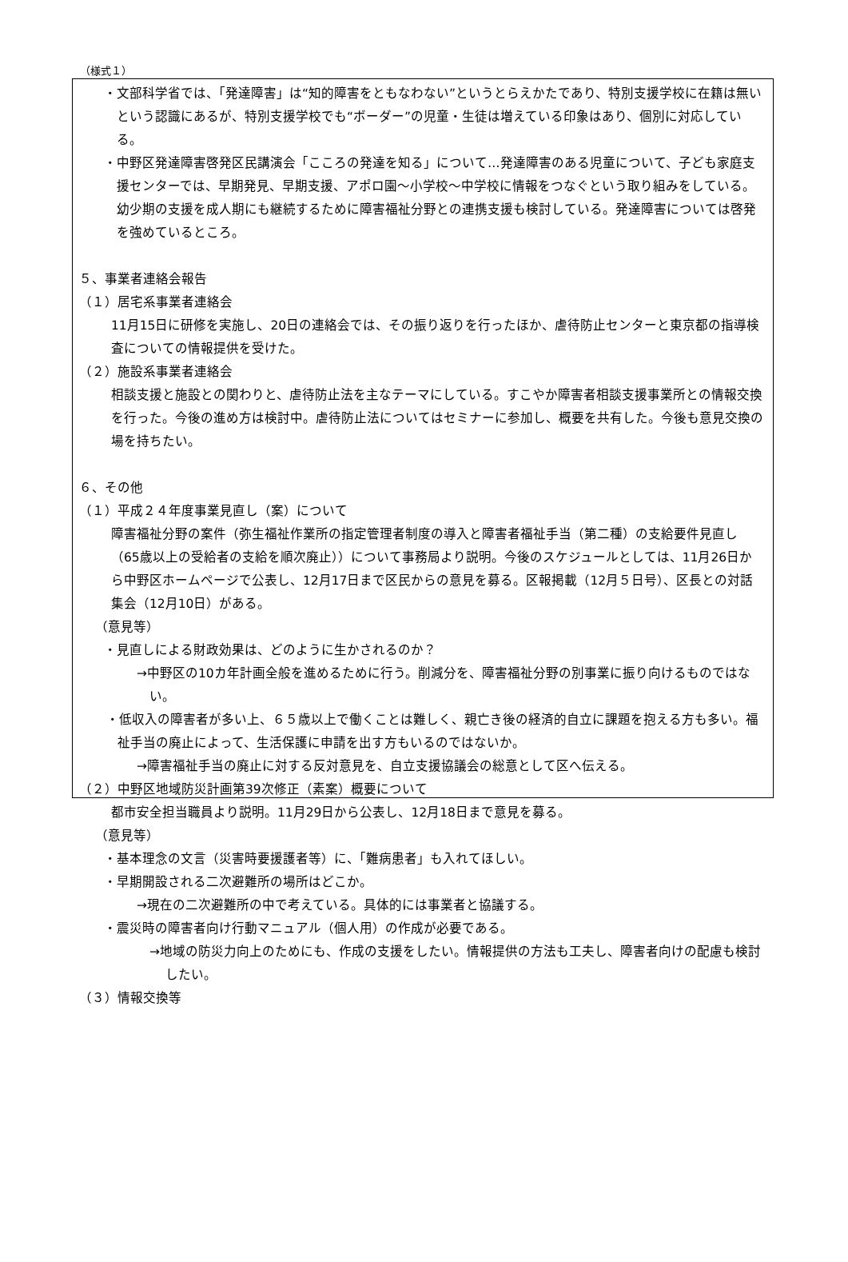（様式１）
・文部科学省では、「発達障害」は“知的障害をともなわない”というとらえかたであり、特別支援学校に在籍は無いという認識にあるが、特別支援学校でも“ボーダー”の児童・生徒は増えている印象はあり、個別に対応している。
・中野区発達障害啓発区民講演会「こころの発達を知る」について…発達障害のある児童について、子ども家庭支援センターでは、早期発見、早期支援、アポロ園～小学校～中学校に情報をつなぐという取り組みをしている。幼少期の支援を成人期にも継続するために障害福祉分野との連携支援も検討している。発達障害については啓発を強めているところ。
５、事業者連絡会報告
（１）居宅系事業者連絡会
11月15日に研修を実施し、20日の連絡会では、その振り返りを行ったほか、虐待防止センターと東京都の指導検査についての情報提供を受けた。
（２）施設系事業者連絡会
相談支援と施設との関わりと、虐待防止法を主なテーマにしている。すこやか障害者相談支援事業所との情報交換を行った。今後の進め方は検討中。虐待防止法についてはセミナーに参加し、概要を共有した。今後も意見交換の場を持ちたい。
６、その他
（１）平成２４年度事業見直し（案）について
障害福祉分野の案件（弥生福祉作業所の指定管理者制度の導入と障害者福祉手当（第二種）の支給要件見直し（65歳以上の受給者の支給を順次廃止））について事務局より説明。今後のスケジュールとしては、11月26日から中野区ホームページで公表し、12月17日まで区民からの意見を募る。区報掲載（12月５日号）、区長との対話集会（12月10日）がある。
（意見等）
・見直しによる財政効果は、どのように生かされるのか？
→中野区の10カ年計画全般を進めるために行う。削減分を、障害福祉分野の別事業に振り向けるものではない。
・低収入の障害者が多い上、６５歳以上で働くことは難しく、親亡き後の経済的自立に課題を抱える方も多い。福祉手当の廃止によって、生活保護に申請を出す方もいるのではないか。
→障害福祉手当の廃止に対する反対意見を、自立支援協議会の総意として区へ伝える。
（２）中野区地域防災計画第39次修正（素案）概要について
都市安全担当職員より説明。11月29日から公表し、12月18日まで意見を募る。
（意見等）
・基本理念の文言（災害時要援護者等）に、「難病患者」も入れてほしい。
・早期開設される二次避難所の場所はどこか。
→現在の二次避難所の中で考えている。具体的には事業者と協議する。
・震災時の障害者向け行動マニュアル（個人用）の作成が必要である。
→地域の防災力向上のためにも、作成の支援をしたい。情報提供の方法も工夫し、障害者向けの配慮も検討したい。
（３）情報交換等